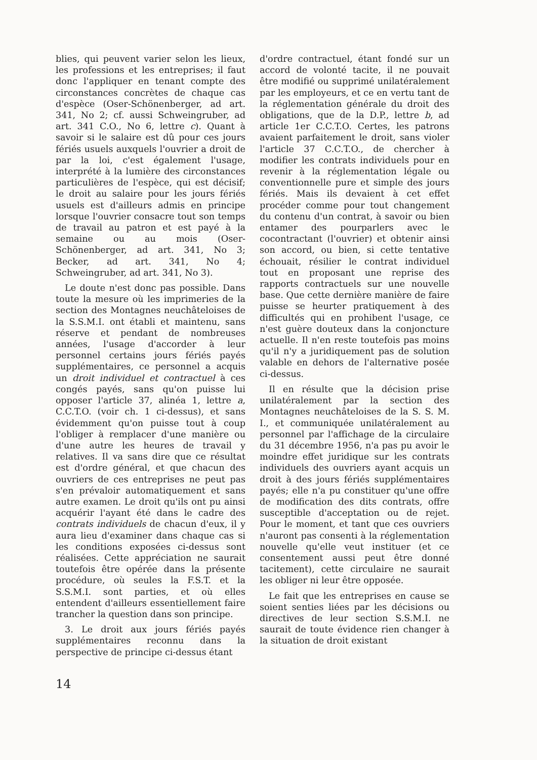blies, qui peuvent varier selon les lieux, les professions et les entreprises; il faut donc l'appliquer en tenant compte des circonstances concrètes de chaque cas d'espèce (Oser-Schönenberger, ad art. 341, No 2; cf. aussi Schweingruber, ad art. 341 C.O., No 6, lettre c). Quant à savoir si le salaire est dû pour ces jours fériés usuels auxquels l'ouvrier a droit de par la loi, c'est également l'usage, interprété à la lumière des circonstances particulières de l'espèce, qui est décisif; le droit au salaire pour les jours fériés usuels est d'ailleurs admis en principe lorsque l'ouvrier consacre tout son temps de travail au patron et est payé à la semaine ou au mois (Oser-Schönenberger, ad art. 341, No 3; Becker, ad art. 341, No 4; Schweingruber, ad art. 341, No 3).
Le doute n'est donc pas possible. Dans toute la mesure où les imprimeries de la section des Montagnes neuchâteloises de la S.S.M.I. ont établi et maintenu, sans réserve et pendant de nombreuses années, l'usage d'accorder à leur personnel certains jours fériés payés supplémentaires, ce personnel a acquis un droit individuel et contractuel à ces congés payés, sans qu'on puisse lui opposer l'article 37, alinéa 1, lettre a, C.C.T.O. (voir ch. 1 ci-dessus), et sans évidemment qu'on puisse tout à coup l'obliger à remplacer d'une manière ou d'une autre les heures de travail y relatives. Il va sans dire que ce résultat est d'ordre général, et que chacun des ouvriers de ces entreprises ne peut pas s'en prévaloir automatiquement et sans autre examen. Le droit qu'ils ont pu ainsi acquérir l'ayant été dans le cadre des contrats individuels de chacun d'eux, il y aura lieu d'examiner dans chaque cas si les conditions exposées ci-dessus sont réalisées. Cette appréciation ne saurait toutefois être opérée dans la présente procédure, où seules la F.S.T. et la S.S.M.I. sont parties, et où elles entendent d'ailleurs essentiellement faire trancher la question dans son principe.
3. Le droit aux jours fériés payés supplémentaires reconnu dans la perspective de principe ci-dessus étant
d'ordre contractuel, étant fondé sur un accord de volonté tacite, il ne pouvait être modifié ou supprimé unilatéralement par les employeurs, et ce en vertu tant de la réglementation générale du droit des obligations, que de la D.P., lettre b, ad article 1er C.C.T.O. Certes, les patrons avaient parfaitement le droit, sans violer l'article 37 C.C.T.O., de chercher à modifier les contrats individuels pour en revenir à la réglementation légale ou conventionnelle pure et simple des jours fériés. Mais ils devaient à cet effet procéder comme pour tout changement du contenu d'un contrat, à savoir ou bien entamer des pourparlers avec le cocontractant (l'ouvrier) et obtenir ainsi son accord, ou bien, si cette tentative échouait, résilier le contrat individuel tout en proposant une reprise des rapports contractuels sur une nouvelle base. Que cette dernière manière de faire puisse se heurter pratiquement à des difficultés qui en prohibent l'usage, ce n'est guère douteux dans la conjoncture actuelle. Il n'en reste toutefois pas moins qu'il n'y a juridiquement pas de solution valable en dehors de l'alternative posée ci-dessus.
Il en résulte que la décision prise unilatéralement par la section des Montagnes neuchâteloises de la S. S. M. I., et communiquée unilatéralement au personnel par l'affichage de la circulaire du 31 décembre 1956, n'a pas pu avoir le moindre effet juridique sur les contrats individuels des ouvriers ayant acquis un droit à des jours fériés supplémentaires payés; elle n'a pu constituer qu'une offre de modification des dits contrats, offre susceptible d'acceptation ou de rejet. Pour le moment, et tant que ces ouvriers n'auront pas consenti à la réglementation nouvelle qu'elle veut instituer (et ce consentement aussi peut être donné tacitement), cette circulaire ne saurait les obliger ni leur être opposée.
Le fait que les entreprises en cause se soient senties liées par les décisions ou directives de leur section S.S.M.I. ne saurait de toute évidence rien changer à la situation de droit existant
14